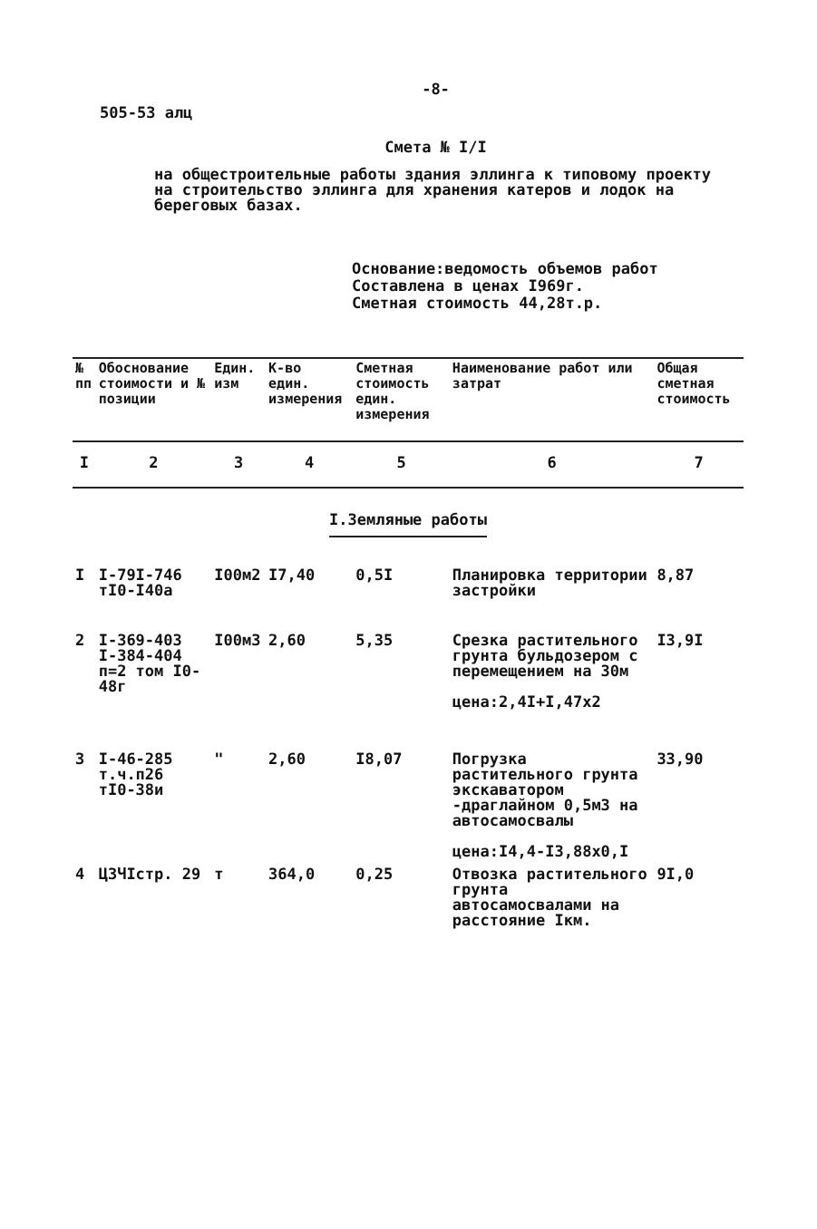-8-
505-53 алц
Смета № I/I
на общестроительные работы здания эллинга к типовому проекту на строительство эллинга для хранения катеров и лодок на береговых базах.
Основание:ведомость объемов работ
Составлена в ценах I969г.
Сметная стоимость 44,28т.р.
| № пп | Обоснование стоимости и № позиции | Един. изм | К-во един. измерения | Сметная стоимость един. измерения | Наименование работ или затрат | Общая сметная стоимость |
| --- | --- | --- | --- | --- | --- | --- |
| I | 2 | 3 | 4 | 5 | 6 | 7 |
| I.Земляные работы | | | | | | |
| I | I-79I-746 тI0-I40а | I00м2 | I7,40 | 0,5I | Планировка территории застройки | 8,87 |
| 2 | I-369-403 I-384-404 п=2 том I0-48г | I00м3 | 2,60 | 5,35 | Срезка растительного грунта бульдозером с перемещением на 30м цена:2,4I+I,47х2 | I3,9I |
| 3 | I-46-285 т.ч.п26 тI0-38и | " | 2,60 | I8,07 | Погрузка растительного грунта экскаватором -драглайном 0,5м3 на автосамосвалы цена:I4,4-I3,88х0,I | 33,90 |
| 4 | ЦЗЧIстр. 29 | т | 364,0 | 0,25 | Отвозка растительного грунта автосамосвалами на расстояние Iкм. | 9I,0 |